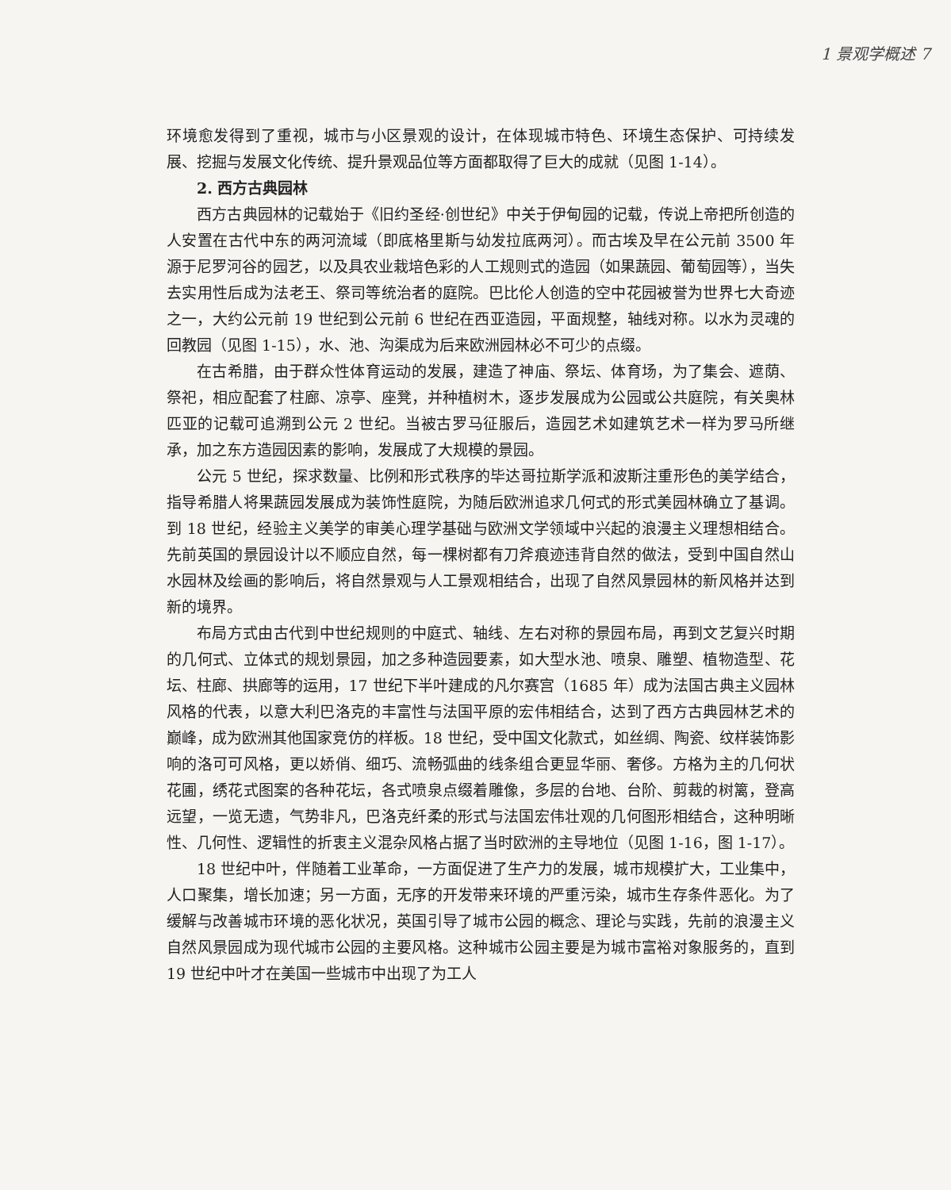1 景观学概述 7
环境愈发得到了重视，城市与小区景观的设计，在体现城市特色、环境生态保护、可持续发展、挖掘与发展文化传统、提升景观品位等方面都取得了巨大的成就（见图 1-14）。
2. 西方古典园林
西方古典园林的记载始于《旧约圣经·创世纪》中关于伊甸园的记载，传说上帝把所创造的人安置在古代中东的两河流域（即底格里斯与幼发拉底两河）。而古埃及早在公元前 3500 年源于尼罗河谷的园艺，以及具农业栽培色彩的人工规则式的造园（如果蔬园、葡萄园等），当失去实用性后成为法老王、祭司等统治者的庭院。巴比伦人创造的空中花园被誉为世界七大奇迹之一，大约公元前 19 世纪到公元前 6 世纪在西亚造园，平面规整，轴线对称。以水为灵魂的回教园（见图 1-15），水、池、沟渠成为后来欧洲园林必不可少的点缀。
在古希腊，由于群众性体育运动的发展，建造了神庙、祭坛、体育场，为了集会、遮荫、祭祀，相应配套了柱廊、凉亭、座凳，并种植树木，逐步发展成为公园或公共庭院，有关奥林匹亚的记载可追溯到公元 2 世纪。当被古罗马征服后，造园艺术如建筑艺术一样为罗马所继承，加之东方造园因素的影响，发展成了大规模的景园。
公元 5 世纪，探求数量、比例和形式秩序的毕达哥拉斯学派和波斯注重形色的美学结合，指导希腊人将果蔬园发展成为装饰性庭院，为随后欧洲追求几何式的形式美园林确立了基调。到 18 世纪，经验主义美学的审美心理学基础与欧洲文学领域中兴起的浪漫主义理想相结合。先前英国的景园设计以不顺应自然，每一棵树都有刀斧痕迹违背自然的做法，受到中国自然山水园林及绘画的影响后，将自然景观与人工景观相结合，出现了自然风景园林的新风格并达到新的境界。
布局方式由古代到中世纪规则的中庭式、轴线、左右对称的景园布局，再到文艺复兴时期的几何式、立体式的规划景园，加之多种造园要素，如大型水池、喷泉、雕塑、植物造型、花坛、柱廊、拱廊等的运用，17 世纪下半叶建成的凡尔赛宫（1685 年）成为法国古典主义园林风格的代表，以意大利巴洛克的丰富性与法国平原的宏伟相结合，达到了西方古典园林艺术的巅峰，成为欧洲其他国家竞仿的样板。18 世纪，受中国文化款式，如丝绸、陶瓷、纹样装饰影响的洛可可风格，更以娇俏、细巧、流畅弧曲的线条组合更显华丽、奢侈。方格为主的几何状花圃，绣花式图案的各种花坛，各式喷泉点缀着雕像，多层的台地、台阶、剪裁的树篱，登高远望，一览无遗，气势非凡，巴洛克纤柔的形式与法国宏伟壮观的几何图形相结合，这种明晰性、几何性、逻辑性的折衷主义混杂风格占据了当时欧洲的主导地位（见图 1-16，图 1-17）。
18 世纪中叶，伴随着工业革命，一方面促进了生产力的发展，城市规模扩大，工业集中，人口聚集，增长加速；另一方面，无序的开发带来环境的严重污染，城市生存条件恶化。为了缓解与改善城市环境的恶化状况，英国引导了城市公园的概念、理论与实践，先前的浪漫主义自然风景园成为现代城市公园的主要风格。这种城市公园主要是为城市富裕对象服务的，直到 19 世纪中叶才在美国一些城市中出现了为工人